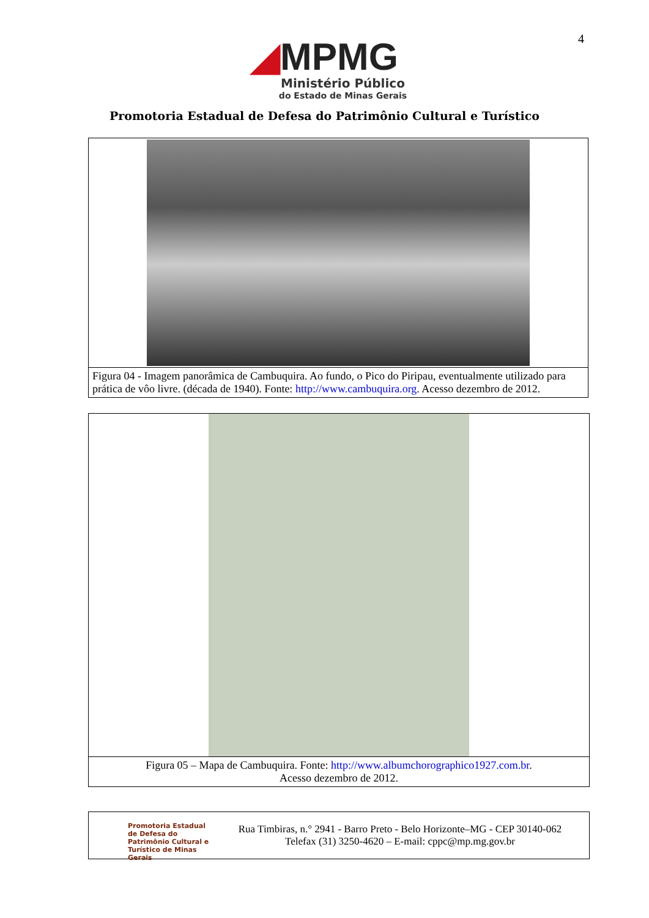4
◢MPMG
Ministério Público
do Estado de Minas Gerais
Promotoria Estadual de Defesa do Patrimônio Cultural e Turístico
| Figura 04 - Imagem panorâmica de Cambuquira. Ao fundo, o Pico do Piripau, eventualmente utilizado para prática de vôo livre. (década de 1940). Fonte: http://www.cambuquira.org . Acesso dezembro de 2012. |
| Figura 05 – Mapa de Cambuquira. Fonte: http://www.albumchorographico1927.com.br . Acesso dezembro de 2012. |
Promotoria Estadual de Defesa do Patrimônio Cultural e Turístico de Minas Gerais
Rua Timbiras, n.° 2941 - Barro Preto - Belo Horizonte–MG - CEP 30140-062
Telefax (31) 3250-4620 – E-mail: cppc@mp.mg.gov.br